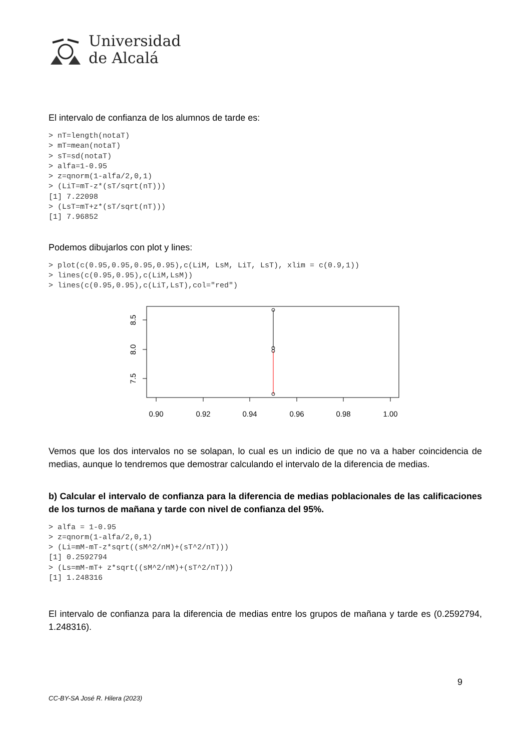Universidad
de Alcalá
El intervalo de confianza de los alumnos de tarde es:
> nT=length(notaT)
> mT=mean(notaT)
> sT=sd(notaT)
> alfa=1-0.95
> z=qnorm(1-alfa/2,0,1)
> (LiT=mT-z*(sT/sqrt(nT)))
[1] 7.22098
> (LsT=mT+z*(sT/sqrt(nT)))
[1] 7.96852
Podemos dibujarlos con plot y lines:
> plot(c(0.95,0.95,0.95,0.95),c(LiM, LsM, LiT, LsT), xlim = c(0.9,1))
> lines(c(0.95,0.95),c(LiM,LsM))
> lines(c(0.95,0.95),c(LiT,LsT),col="red")
8.5
8.0
7.5
0.90
0.92
0.94
0.96
0.98
1.00
Vemos que los dos intervalos no se solapan, lo cual es un indicio de que no va a haber coincidencia de medias, aunque lo tendremos que demostrar calculando el intervalo de la diferencia de medias.
b) Calcular el intervalo de confianza para la diferencia de medias poblacionales de las calificaciones de los turnos de mañana y tarde con nivel de confianza del 95%.
> alfa = 1-0.95
> z=qnorm(1-alfa/2,0,1)
> (Li=mM-mT-z*sqrt((sM^2/nM)+(sT^2/nT)))
[1] 0.2592794
> (Ls=mM-mT+ z*sqrt((sM^2/nM)+(sT^2/nT)))
[1] 1.248316
El intervalo de confianza para la diferencia de medias entre los grupos de mañana y tarde es (0.2592794, 1.248316).
9
CC-BY-SA José R. Hilera (2023)